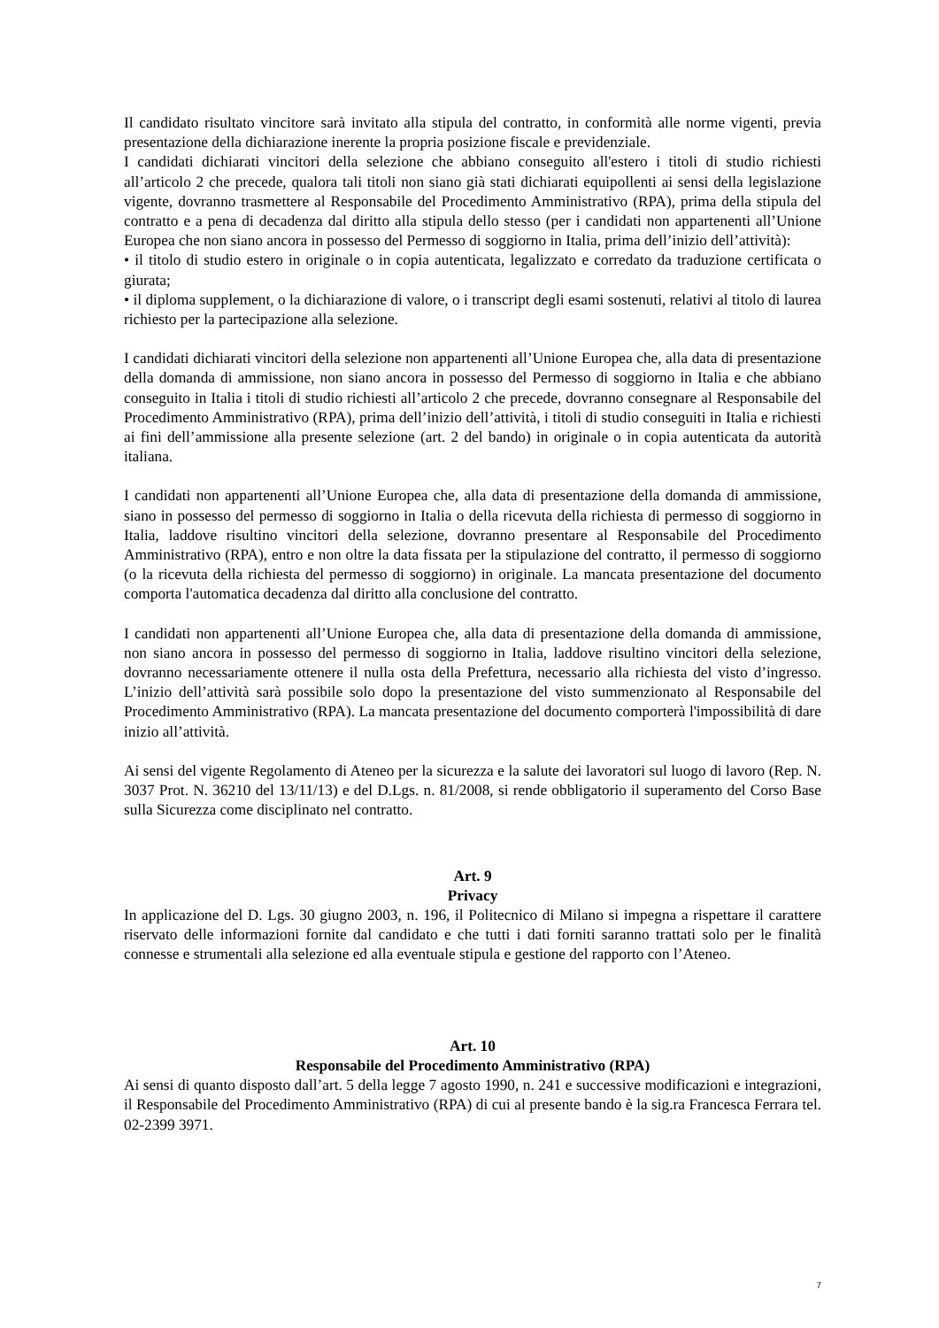Il candidato risultato vincitore sarà invitato alla stipula del contratto, in conformità alle norme vigenti, previa presentazione della dichiarazione inerente la propria posizione fiscale e previdenziale.
I candidati dichiarati vincitori della selezione che abbiano conseguito all'estero i titoli di studio richiesti all’articolo 2 che precede, qualora tali titoli non siano già stati dichiarati equipollenti ai sensi della legislazione vigente, dovranno trasmettere al Responsabile del Procedimento Amministrativo (RPA), prima della stipula del contratto e a pena di decadenza dal diritto alla stipula dello stesso (per i candidati non appartenenti all’Unione Europea che non siano ancora in possesso del Permesso di soggiorno in Italia, prima dell’inizio dell’attività):
• il titolo di studio estero in originale o in copia autenticata, legalizzato e corredato da traduzione certificata o giurata;
• il diploma supplement, o la dichiarazione di valore, o i transcript degli esami sostenuti, relativi al titolo di laurea richiesto per la partecipazione alla selezione.
I candidati dichiarati vincitori della selezione non appartenenti all’Unione Europea che, alla data di presentazione della domanda di ammissione, non siano ancora in possesso del Permesso di soggiorno in Italia e che abbiano conseguito in Italia i titoli di studio richiesti all’articolo 2 che precede, dovranno consegnare al Responsabile del Procedimento Amministrativo (RPA), prima dell’inizio dell’attività, i titoli di studio conseguiti in Italia e richiesti ai fini dell’ammissione alla presente selezione (art. 2 del bando) in originale o in copia autenticata da autorità italiana.
I candidati non appartenenti all’Unione Europea che, alla data di presentazione della domanda di ammissione, siano in possesso del permesso di soggiorno in Italia o della ricevuta della richiesta di permesso di soggiorno in Italia, laddove risultino vincitori della selezione, dovranno presentare al Responsabile del Procedimento Amministrativo (RPA), entro e non oltre la data fissata per la stipulazione del contratto, il permesso di soggiorno (o la ricevuta della richiesta del permesso di soggiorno) in originale. La mancata presentazione del documento comporta l'automatica decadenza dal diritto alla conclusione del contratto.
I candidati non appartenenti all’Unione Europea che, alla data di presentazione della domanda di ammissione, non siano ancora in possesso del permesso di soggiorno in Italia, laddove risultino vincitori della selezione, dovranno necessariamente ottenere il nulla osta della Prefettura, necessario alla richiesta del visto d’ingresso. L’inizio dell’attività sarà possibile solo dopo la presentazione del visto summenzionato al Responsabile del Procedimento Amministrativo (RPA). La mancata presentazione del documento comporterà l'impossibilità di dare inizio all’attività.
Ai sensi del vigente Regolamento di Ateneo per la sicurezza e la salute dei lavoratori sul luogo di lavoro (Rep. N. 3037 Prot. N. 36210 del 13/11/13) e del D.Lgs. n. 81/2008, si rende obbligatorio il superamento del Corso Base sulla Sicurezza come disciplinato nel contratto.
Art. 9
Privacy
In applicazione del D. Lgs. 30 giugno 2003, n. 196, il Politecnico di Milano si impegna a rispettare il carattere riservato delle informazioni fornite dal candidato e che tutti i dati forniti saranno trattati solo per le finalità connesse e strumentali alla selezione ed alla eventuale stipula e gestione del rapporto con l’Ateneo.
Art. 10
Responsabile del Procedimento Amministrativo (RPA)
Ai sensi di quanto disposto dall’art. 5 della legge 7 agosto 1990, n. 241 e successive modificazioni e integrazioni, il Responsabile del Procedimento Amministrativo (RPA) di cui al presente bando è la sig.ra Francesca Ferrara tel. 02-2399 3971.
7